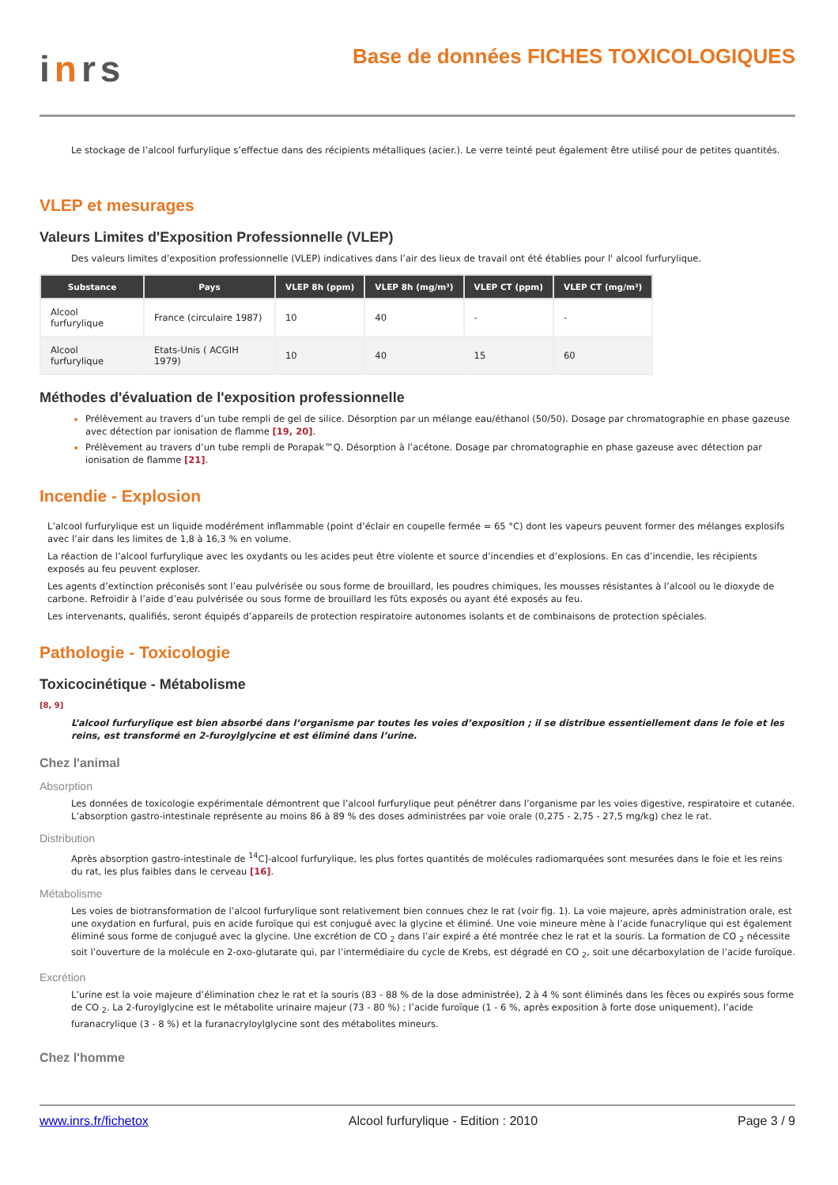inrs
Base de données FICHES TOXICOLOGIQUES
Le stockage de l’alcool furfurylique s’effectue dans des récipients métalliques (acier.). Le verre teinté peut également être utilisé pour de petites quantités.
VLEP et mesurages
Valeurs Limites d'Exposition Professionnelle (VLEP)
Des valeurs limites d’exposition professionnelle (VLEP) indicatives dans l’air des lieux de travail ont été établies pour l' alcool furfurylique.
| Substance | Pays | VLEP 8h (ppm) | VLEP 8h (mg/m³) | VLEP CT (ppm) | VLEP CT (mg/m³) |
| --- | --- | --- | --- | --- | --- |
| Alcool furfurylique | France (circulaire 1987) | 10 | 40 | - | - |
| Alcool furfurylique | Etats-Unis ( ACGIH 1979) | 10 | 40 | 15 | 60 |
Méthodes d'évaluation de l'exposition professionnelle
Prélèvement au travers d’un tube rempli de gel de silice. Désorption par un mélange eau/éthanol (50/50). Dosage par chromatographie en phase gazeuse avec détection par ionisation de flamme [19, 20].
Prélèvement au travers d’un tube rempli de Porapak™Q. Désorption à l’acétone. Dosage par chromatographie en phase gazeuse avec détection par ionisation de flamme [21].
Incendie - Explosion
L’alcool furfurylique est un liquide modérément inflammable (point d’éclair en coupelle fermée = 65 °C) dont les vapeurs peuvent former des mélanges explosifs avec l’air dans les limites de 1,8 à 16,3 % en volume.
La réaction de l’alcool furfurylique avec les oxydants ou les acides peut être violente et source d’incendies et d’explosions. En cas d’incendie, les récipients exposés au feu peuvent exploser.
Les agents d’extinction préconisés sont l’eau pulvérisée ou sous forme de brouillard, les poudres chimiques, les mousses résistantes à l’alcool ou le dioxyde de carbone. Refroidir à l’aide d’eau pulvérisée ou sous forme de brouillard les fûts exposés ou ayant été exposés au feu.
Les intervenants, qualifiés, seront équipés d’appareils de protection respiratoire autonomes isolants et de combinaisons de protection spéciales.
Pathologie - Toxicologie
Toxicocinétique - Métabolisme
[8, 9]
L’alcool furfurylique est bien absorbé dans l’organisme par toutes les voies d’exposition ; il se distribue essentiellement dans le foie et les reins, est transformé en 2-furoylglycine et est éliminé dans l’urine.
Chez l'animal
Absorption
Les données de toxicologie expérimentale démontrent que l’alcool furfurylique peut pénétrer dans l’organisme par les voies digestive, respiratoire et cutanée. L’absorption gastro-intestinale représente au moins 86 à 89 % des doses administrées par voie orale (0,275 - 2,75 - 27,5 mg/kg) chez le rat.
Distribution
Après absorption gastro-intestinale de <sup>14</sup>C]-alcool furfurylique, les plus fortes quantités de molécules radiomarquées sont mesurées dans le foie et les reins du rat, les plus faibles dans le cerveau [16].
Métabolisme
Les voies de biotransformation de l’alcool furfurylique sont relativement bien connues chez le rat (voir fig. 1). La voie majeure, après administration orale, est une oxydation en furfural, puis en acide furoïque qui est conjugué avec la glycine et éliminé. Une voie mineure mène à l’acide funacrylique qui est également éliminé sous forme de conjugué avec la glycine. Une excrétion de CO <sub>2</sub> dans l’air expiré a été montrée chez le rat et la souris. La formation de CO <sub>2</sub> nécessite soit l’ouverture de la molécule en 2-oxo-glutarate qui, par l’intermédiaire du cycle de Krebs, est dégradé en CO <sub>2</sub>, soit une décarboxylation de l’acide furoïque.
Excrétion
L’urine est la voie majeure d’élimination chez le rat et la souris (83 - 88 % de la dose administrée), 2 à 4 % sont éliminés dans les fèces ou expirés sous forme de CO <sub>2</sub>. La 2-furoylglycine est le métabolite urinaire majeur (73 - 80 %) ; l’acide furoïque (1 - 6 %, après exposition à forte dose uniquement), l’acide furanacrylique (3 - 8 %) et la furanacryloylglycine sont des métabolites mineurs.
Chez l'homme
www.inrs.fr/fichetox Alcool furfurylique - Edition : 2010 Page 3 / 9